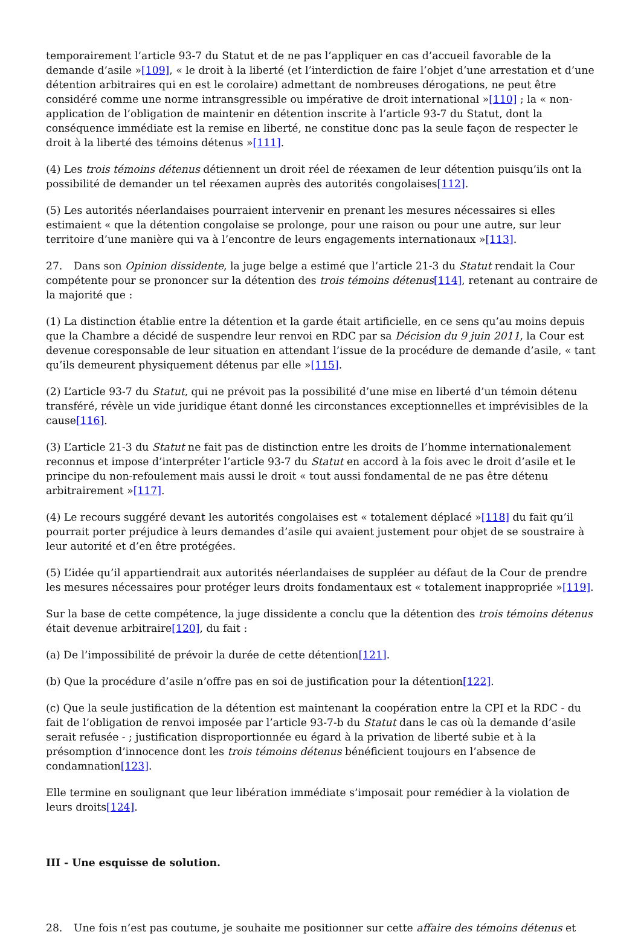temporairement l’article 93-7 du Statut et de ne pas l’appliquer en cas d’accueil favorable de la demande d’asile »[109], « le droit à la liberté (et l’interdiction de faire l’objet d’une arrestation et d’une détention arbitraires qui en est le corolaire) admettant de nombreuses dérogations, ne peut être considéré comme une norme intransgressible ou impérative de droit international »[110] ; la « non-application de l’obligation de maintenir en détention inscrite à l’article 93-7 du Statut, dont la conséquence immédiate est la remise en liberté, ne constitue donc pas la seule façon de respecter le droit à la liberté des témoins détenus »[111].
(4) Les trois témoins détenus détiennent un droit réel de réexamen de leur détention puisqu’ils ont la possibilité de demander un tel réexamen auprès des autorités congolaises[112].
(5) Les autorités néerlandaises pourraient intervenir en prenant les mesures nécessaires si elles estimaient « que la détention congolaise se prolonge, pour une raison ou pour une autre, sur leur territoire d’une manière qui va à l’encontre de leurs engagements internationaux »[113].
27. Dans son Opinion dissidente, la juge belge a estimé que l’article 21-3 du Statut rendait la Cour compétente pour se prononcer sur la détention des trois témoins détenus[114], retenant au contraire de la majorité que :
(1) La distinction établie entre la détention et la garde était artificielle, en ce sens qu’au moins depuis que la Chambre a décidé de suspendre leur renvoi en RDC par sa Décision du 9 juin 2011, la Cour est devenue coresponsable de leur situation en attendant l’issue de la procédure de demande d’asile, « tant qu’ils demeurent physiquement détenus par elle »[115].
(2) L’article 93-7 du Statut, qui ne prévoit pas la possibilité d’une mise en liberté d’un témoin détenu transféré, révèle un vide juridique étant donné les circonstances exceptionnelles et imprévisibles de la cause[116].
(3) L’article 21-3 du Statut ne fait pas de distinction entre les droits de l’homme internationalement reconnus et impose d’interpréter l’article 93-7 du Statut en accord à la fois avec le droit d’asile et le principe du non-refoulement mais aussi le droit « tout aussi fondamental de ne pas être détenu arbitrairement »[117].
(4) Le recours suggéré devant les autorités congolaises est « totalement déplacé »[118] du fait qu’il pourrait porter préjudice à leurs demandes d’asile qui avaient justement pour objet de se soustraire à leur autorité et d’en être protégées.
(5) L’idée qu’il appartiendrait aux autorités néerlandaises de suppléer au défaut de la Cour de prendre les mesures nécessaires pour protéger leurs droits fondamentaux est « totalement inappropriée »[119].
Sur la base de cette compétence, la juge dissidente a conclu que la détention des trois témoins détenus était devenue arbitraire[120], du fait :
(a) De l’impossibilité de prévoir la durée de cette détention[121].
(b) Que la procédure d’asile n’offre pas en soi de justification pour la détention[122].
(c) Que la seule justification de la détention est maintenant la coopération entre la CPI et la RDC - du fait de l’obligation de renvoi imposée par l’article 93-7-b du Statut dans le cas où la demande d’asile serait refusée - ; justification disproportionnée eu égard à la privation de liberté subie et à la présomption d’innocence dont les trois témoins détenus bénéficient toujours en l’absence de condamnation[123].
Elle termine en soulignant que leur libération immédiate s’imposait pour remédier à la violation de leurs droits[124].
III - Une esquisse de solution.
28. Une fois n’est pas coutume, je souhaite me positionner sur cette affaire des témoins détenus et